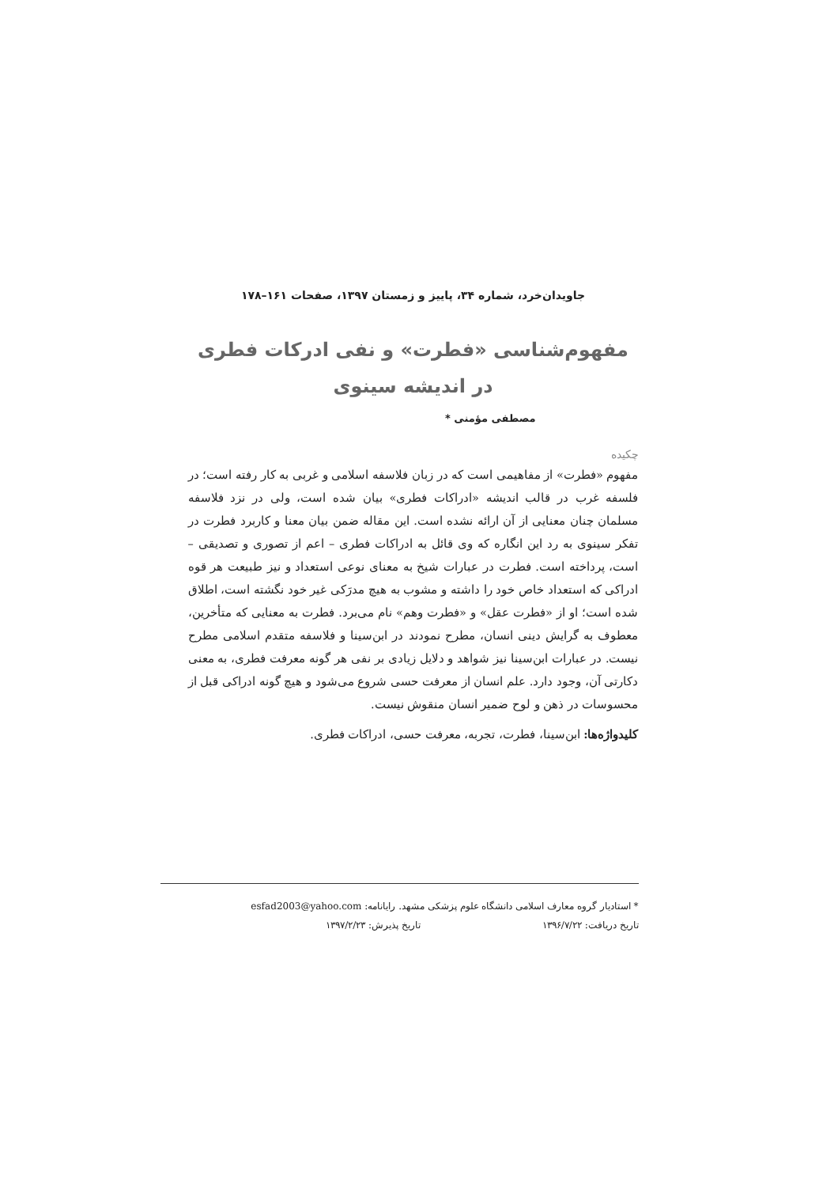جاویدان‌خرد، شماره ۳۴، پاییز و زمستان ۱۳۹۷، صفحات ۱۶۱–۱۷۸
مفهوم‌شناسی «فطرت» و نفی ادرکات فطری
در اندیشه سینوی
مصطفی مؤمنی *
چکیده
مفهوم «فطرت» از مفاهیمی است که در زبان فلاسفه اسلامی و غربی به کار رفته است؛ در فلسفه غرب در قالب اندیشه «ادراکات فطری» بیان شده است، ولی در نزد فلاسفه مسلمان چنان معنایی از آن ارائه نشده است. این مقاله ضمن بیان معنا و کاربرد فطرت در تفکر سینوی به رد این انگاره که وی قائل به ادراکات فطری – اعم از تصوری و تصدیقی – است، پرداخته است. فطرت در عبارات شیخ به معنای نوعی استعداد و نیز طبیعت هر قوه ادراکی که استعداد خاص خود را داشته و مشوب به هیچ مدرَکی غیر خود نگشته است، اطلاق شده است؛ او از «فطرت عقل» و «فطرت وهم» نام می‌برد. فطرت به معنایی که متأخرین، معطوف به گرایش دینی انسان، مطرح نمودند در ابن‌سینا و فلاسفه متقدم اسلامی مطرح نیست. در عبارات ابن‌سینا نیز شواهد و دلایل زیادی بر نفی هر گونه معرفت فطری، به معنی دکارتی آن، وجود دارد. علم انسان از معرفت حسی شروع می‌شود و هیچ گونه ادراکی قبل از محسوسات در ذهن و لوح ضمیر انسان منقوش نیست.
کلیدواژه‌ها: ابن‌سینا، فطرت، تجربه، معرفت حسی، ادراکات فطری.
* استادیار گروه معارف اسلامی دانشگاه علوم پزشکی مشهد. رایانامه: esfad2003@yahoo.com
تاریخ دریافت: ۱۳۹۶/۷/۲۲ تاریخ پذیرش: ۱۳۹۷/۲/۲۳